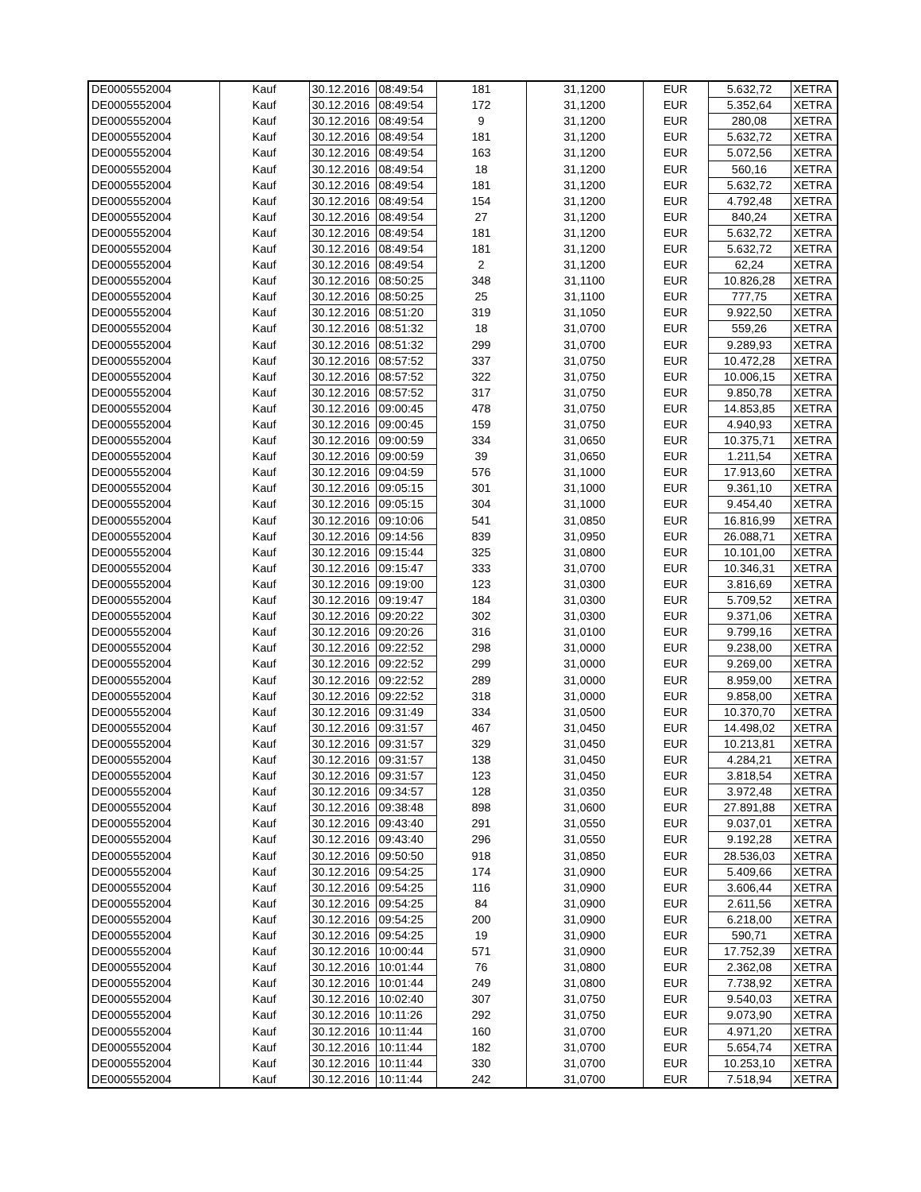| DE0005552004 | Kauf | 30.12.2016 | 08:49:54 | 181 | 31,1200 | EUR | 5.632,72 | XETRA |
| DE0005552004 | Kauf | 30.12.2016 | 08:49:54 | 172 | 31,1200 | EUR | 5.352,64 | XETRA |
| DE0005552004 | Kauf | 30.12.2016 | 08:49:54 | 9 | 31,1200 | EUR | 280,08 | XETRA |
| DE0005552004 | Kauf | 30.12.2016 | 08:49:54 | 181 | 31,1200 | EUR | 5.632,72 | XETRA |
| DE0005552004 | Kauf | 30.12.2016 | 08:49:54 | 163 | 31,1200 | EUR | 5.072,56 | XETRA |
| DE0005552004 | Kauf | 30.12.2016 | 08:49:54 | 18 | 31,1200 | EUR | 560,16 | XETRA |
| DE0005552004 | Kauf | 30.12.2016 | 08:49:54 | 181 | 31,1200 | EUR | 5.632,72 | XETRA |
| DE0005552004 | Kauf | 30.12.2016 | 08:49:54 | 154 | 31,1200 | EUR | 4.792,48 | XETRA |
| DE0005552004 | Kauf | 30.12.2016 | 08:49:54 | 27 | 31,1200 | EUR | 840,24 | XETRA |
| DE0005552004 | Kauf | 30.12.2016 | 08:49:54 | 181 | 31,1200 | EUR | 5.632,72 | XETRA |
| DE0005552004 | Kauf | 30.12.2016 | 08:49:54 | 181 | 31,1200 | EUR | 5.632,72 | XETRA |
| DE0005552004 | Kauf | 30.12.2016 | 08:49:54 | 2 | 31,1200 | EUR | 62,24 | XETRA |
| DE0005552004 | Kauf | 30.12.2016 | 08:50:25 | 348 | 31,1100 | EUR | 10.826,28 | XETRA |
| DE0005552004 | Kauf | 30.12.2016 | 08:50:25 | 25 | 31,1100 | EUR | 777,75 | XETRA |
| DE0005552004 | Kauf | 30.12.2016 | 08:51:20 | 319 | 31,1050 | EUR | 9.922,50 | XETRA |
| DE0005552004 | Kauf | 30.12.2016 | 08:51:32 | 18 | 31,0700 | EUR | 559,26 | XETRA |
| DE0005552004 | Kauf | 30.12.2016 | 08:51:32 | 299 | 31,0700 | EUR | 9.289,93 | XETRA |
| DE0005552004 | Kauf | 30.12.2016 | 08:57:52 | 337 | 31,0750 | EUR | 10.472,28 | XETRA |
| DE0005552004 | Kauf | 30.12.2016 | 08:57:52 | 322 | 31,0750 | EUR | 10.006,15 | XETRA |
| DE0005552004 | Kauf | 30.12.2016 | 08:57:52 | 317 | 31,0750 | EUR | 9.850,78 | XETRA |
| DE0005552004 | Kauf | 30.12.2016 | 09:00:45 | 478 | 31,0750 | EUR | 14.853,85 | XETRA |
| DE0005552004 | Kauf | 30.12.2016 | 09:00:45 | 159 | 31,0750 | EUR | 4.940,93 | XETRA |
| DE0005552004 | Kauf | 30.12.2016 | 09:00:59 | 334 | 31,0650 | EUR | 10.375,71 | XETRA |
| DE0005552004 | Kauf | 30.12.2016 | 09:00:59 | 39 | 31,0650 | EUR | 1.211,54 | XETRA |
| DE0005552004 | Kauf | 30.12.2016 | 09:04:59 | 576 | 31,1000 | EUR | 17.913,60 | XETRA |
| DE0005552004 | Kauf | 30.12.2016 | 09:05:15 | 301 | 31,1000 | EUR | 9.361,10 | XETRA |
| DE0005552004 | Kauf | 30.12.2016 | 09:05:15 | 304 | 31,1000 | EUR | 9.454,40 | XETRA |
| DE0005552004 | Kauf | 30.12.2016 | 09:10:06 | 541 | 31,0850 | EUR | 16.816,99 | XETRA |
| DE0005552004 | Kauf | 30.12.2016 | 09:14:56 | 839 | 31,0950 | EUR | 26.088,71 | XETRA |
| DE0005552004 | Kauf | 30.12.2016 | 09:15:44 | 325 | 31,0800 | EUR | 10.101,00 | XETRA |
| DE0005552004 | Kauf | 30.12.2016 | 09:15:47 | 333 | 31,0700 | EUR | 10.346,31 | XETRA |
| DE0005552004 | Kauf | 30.12.2016 | 09:19:00 | 123 | 31,0300 | EUR | 3.816,69 | XETRA |
| DE0005552004 | Kauf | 30.12.2016 | 09:19:47 | 184 | 31,0300 | EUR | 5.709,52 | XETRA |
| DE0005552004 | Kauf | 30.12.2016 | 09:20:22 | 302 | 31,0300 | EUR | 9.371,06 | XETRA |
| DE0005552004 | Kauf | 30.12.2016 | 09:20:26 | 316 | 31,0100 | EUR | 9.799,16 | XETRA |
| DE0005552004 | Kauf | 30.12.2016 | 09:22:52 | 298 | 31,0000 | EUR | 9.238,00 | XETRA |
| DE0005552004 | Kauf | 30.12.2016 | 09:22:52 | 299 | 31,0000 | EUR | 9.269,00 | XETRA |
| DE0005552004 | Kauf | 30.12.2016 | 09:22:52 | 289 | 31,0000 | EUR | 8.959,00 | XETRA |
| DE0005552004 | Kauf | 30.12.2016 | 09:22:52 | 318 | 31,0000 | EUR | 9.858,00 | XETRA |
| DE0005552004 | Kauf | 30.12.2016 | 09:31:49 | 334 | 31,0500 | EUR | 10.370,70 | XETRA |
| DE0005552004 | Kauf | 30.12.2016 | 09:31:57 | 467 | 31,0450 | EUR | 14.498,02 | XETRA |
| DE0005552004 | Kauf | 30.12.2016 | 09:31:57 | 329 | 31,0450 | EUR | 10.213,81 | XETRA |
| DE0005552004 | Kauf | 30.12.2016 | 09:31:57 | 138 | 31,0450 | EUR | 4.284,21 | XETRA |
| DE0005552004 | Kauf | 30.12.2016 | 09:31:57 | 123 | 31,0450 | EUR | 3.818,54 | XETRA |
| DE0005552004 | Kauf | 30.12.2016 | 09:34:57 | 128 | 31,0350 | EUR | 3.972,48 | XETRA |
| DE0005552004 | Kauf | 30.12.2016 | 09:38:48 | 898 | 31,0600 | EUR | 27.891,88 | XETRA |
| DE0005552004 | Kauf | 30.12.2016 | 09:43:40 | 291 | 31,0550 | EUR | 9.037,01 | XETRA |
| DE0005552004 | Kauf | 30.12.2016 | 09:43:40 | 296 | 31,0550 | EUR | 9.192,28 | XETRA |
| DE0005552004 | Kauf | 30.12.2016 | 09:50:50 | 918 | 31,0850 | EUR | 28.536,03 | XETRA |
| DE0005552004 | Kauf | 30.12.2016 | 09:54:25 | 174 | 31,0900 | EUR | 5.409,66 | XETRA |
| DE0005552004 | Kauf | 30.12.2016 | 09:54:25 | 116 | 31,0900 | EUR | 3.606,44 | XETRA |
| DE0005552004 | Kauf | 30.12.2016 | 09:54:25 | 84 | 31,0900 | EUR | 2.611,56 | XETRA |
| DE0005552004 | Kauf | 30.12.2016 | 09:54:25 | 200 | 31,0900 | EUR | 6.218,00 | XETRA |
| DE0005552004 | Kauf | 30.12.2016 | 09:54:25 | 19 | 31,0900 | EUR | 590,71 | XETRA |
| DE0005552004 | Kauf | 30.12.2016 | 10:00:44 | 571 | 31,0900 | EUR | 17.752,39 | XETRA |
| DE0005552004 | Kauf | 30.12.2016 | 10:01:44 | 76 | 31,0800 | EUR | 2.362,08 | XETRA |
| DE0005552004 | Kauf | 30.12.2016 | 10:01:44 | 249 | 31,0800 | EUR | 7.738,92 | XETRA |
| DE0005552004 | Kauf | 30.12.2016 | 10:02:40 | 307 | 31,0750 | EUR | 9.540,03 | XETRA |
| DE0005552004 | Kauf | 30.12.2016 | 10:11:26 | 292 | 31,0750 | EUR | 9.073,90 | XETRA |
| DE0005552004 | Kauf | 30.12.2016 | 10:11:44 | 160 | 31,0700 | EUR | 4.971,20 | XETRA |
| DE0005552004 | Kauf | 30.12.2016 | 10:11:44 | 182 | 31,0700 | EUR | 5.654,74 | XETRA |
| DE0005552004 | Kauf | 30.12.2016 | 10:11:44 | 330 | 31,0700 | EUR | 10.253,10 | XETRA |
| DE0005552004 | Kauf | 30.12.2016 | 10:11:44 | 242 | 31,0700 | EUR | 7.518,94 | XETRA |